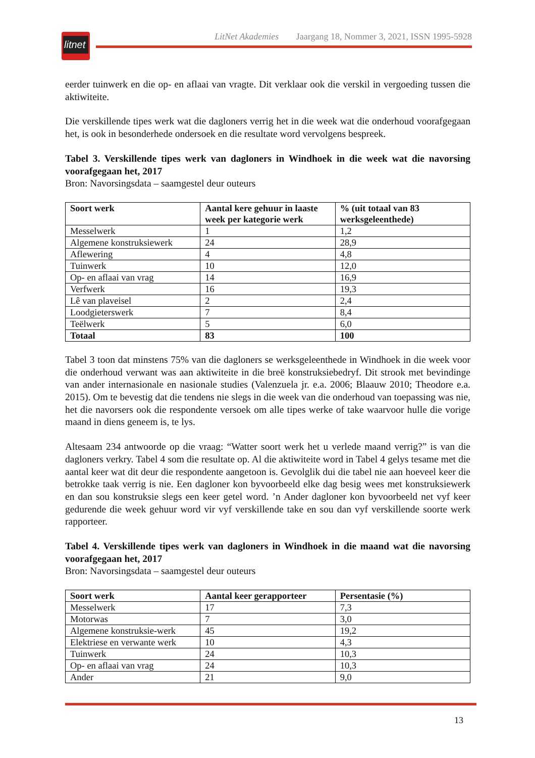litnet
LitNet Akademies Jaargang 18, Nommer 3, 2021, ISSN 1995-5928
eerder tuinwerk en die op- en aflaai van vragte. Dit verklaar ook die verskil in vergoeding tussen die aktiwiteite.
Die verskillende tipes werk wat die dagloners verrig het in die week wat die onderhoud voorafgegaan het, is ook in besonderhede ondersoek en die resultate word vervolgens bespreek.
Tabel 3. Verskillende tipes werk van dagloners in Windhoek in die week wat die navorsing voorafgegaan het, 2017
Bron: Navorsingsdata – saamgestel deur outeurs
| Soort werk | Aantal kere gehuur in laaste week per kategorie werk | % (uit totaal van 83 werksgeleenthede) |
| --- | --- | --- |
| Messelwerk | 1 | 1,2 |
| Algemene konstruksiewerk | 24 | 28,9 |
| Aflewering | 4 | 4,8 |
| Tuinwerk | 10 | 12,0 |
| Op- en aflaai van vrag | 14 | 16,9 |
| Verfwerk | 16 | 19,3 |
| Lê van plaveisel | 2 | 2,4 |
| Loodgieterswerk | 7 | 8,4 |
| Teëlwerk | 5 | 6,0 |
| Totaal | 83 | 100 |
Tabel 3 toon dat minstens 75% van die dagloners se werksgeleenthede in Windhoek in die week voor die onderhoud verwant was aan aktiwiteite in die breë konstruksiebedryf. Dit strook met bevindinge van ander internasionale en nasionale studies (Valenzuela jr. e.a. 2006; Blaauw 2010; Theodore e.a. 2015). Om te bevestig dat die tendens nie slegs in die week van die onderhoud van toepassing was nie, het die navorsers ook die respondente versoek om alle tipes werke of take waarvoor hulle die vorige maand in diens geneem is, te lys.
Altesaam 234 antwoorde op die vraag: “Watter soort werk het u verlede maand verrig?” is van die dagloners verkry. Tabel 4 som die resultate op. Al die aktiwiteite word in Tabel 4 gelys tesame met die aantal keer wat dit deur die respondente aangetoon is. Gevolglik dui die tabel nie aan hoeveel keer die betrokke taak verrig is nie. Een dagloner kon byvoorbeeld elke dag besig wees met konstruksiewerk en dan sou konstruksie slegs een keer getel word. ’n Ander dagloner kon byvoorbeeld net vyf keer gedurende die week gehuur word vir vyf verskillende take en sou dan vyf verskillende soorte werk rapporteer.
Tabel 4. Verskillende tipes werk van dagloners in Windhoek in die maand wat die navorsing voorafgegaan het, 2017
Bron: Navorsingsdata – saamgestel deur outeurs
| Soort werk | Aantal keer gerapporteer | Persentasie (%) |
| --- | --- | --- |
| Messelwerk | 17 | 7,3 |
| Motorwas | 7 | 3,0 |
| Algemene konstruksie-werk | 45 | 19,2 |
| Elektriese en verwante werk | 10 | 4,3 |
| Tuinwerk | 24 | 10,3 |
| Op- en aflaai van vrag | 24 | 10,3 |
| Ander | 21 | 9,0 |
13